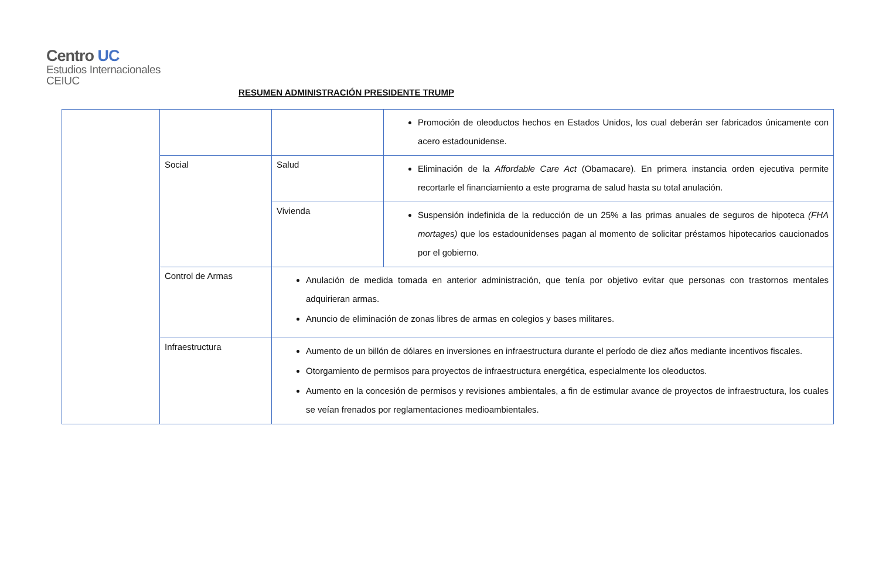Centro UC
Estudios Internacionales
CEIUC
RESUMEN ADMINISTRACIÓN PRESIDENTE TRUMP
| | | | Promoción de oleoductos hechos en Estados Unidos, los cual deberán ser fabricados únicamente con acero estadounidense. |
| | Social | Salud | Eliminación de la Affordable Care Act (Obamacare). En primera instancia orden ejecutiva permite recortarle el financiamiento a este programa de salud hasta su total anulación. |
| | | Vivienda | Suspensión indefinida de la reducción de un 25% a las primas anuales de seguros de hipoteca (FHA mortages) que los estadounidenses pagan al momento de solicitar préstamos hipotecarios caucionados por el gobierno. |
| | Control de Armas | Anulación de medida tomada en anterior administración, que tenía por objetivo evitar que personas con trastornos mentales adquirieran armas. Anuncio de eliminación de zonas libres de armas en colegios y bases militares. | |
| | Infraestructura | Aumento de un billón de dólares en inversiones en infraestructura durante el período de diez años mediante incentivos fiscales. Otorgamiento de permisos para proyectos de infraestructura energética, especialmente los oleoductos. Aumento en la concesión de permisos y revisiones ambientales, a fin de estimular avance de proyectos de infraestructura, los cuales se veían frenados por reglamentaciones medioambientales. | |